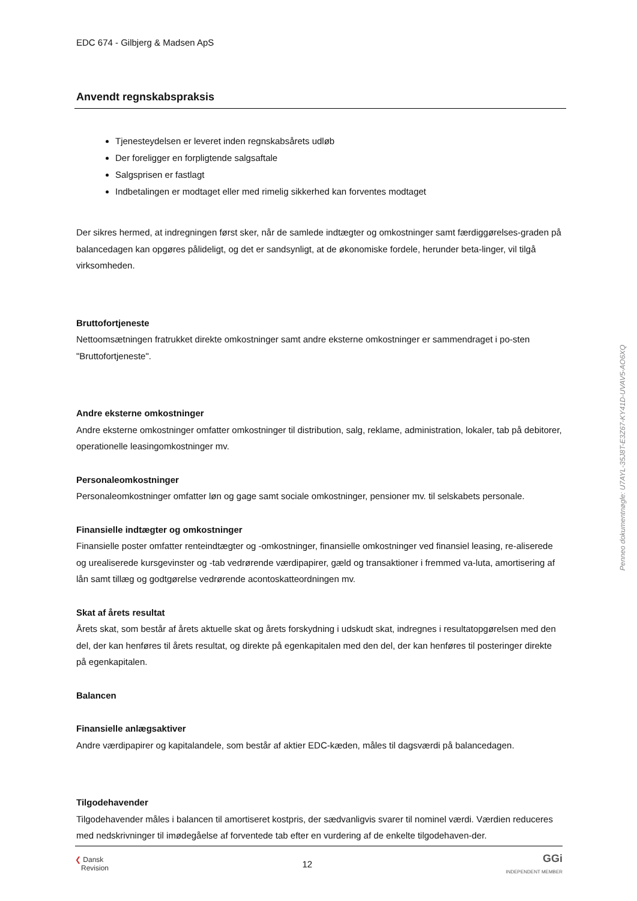EDC 674 - Gilbjerg & Madsen ApS
Anvendt regnskabspraksis
Tjenesteydelsen er leveret inden regnskabsårets udløb
Der foreligger en forpligtende salgsaftale
Salgsprisen er fastlagt
Indbetalingen er modtaget eller med rimelig sikkerhed kan forventes modtaget
Der sikres hermed, at indregningen først sker, når de samlede indtægter og omkostninger samt færdiggørelses-graden på balancedagen kan opgøres pålideligt, og det er sandsynligt, at de økonomiske fordele, herunder beta-linger, vil tilgå virksomheden.
Bruttofortjeneste
Nettoomsætningen fratrukket direkte omkostninger samt andre eksterne omkostninger er sammendraget i po-sten "Bruttofortjeneste".
Andre eksterne omkostninger
Andre eksterne omkostninger omfatter omkostninger til distribution, salg, reklame, administration, lokaler, tab på debitorer, operationelle leasingomkostninger mv.
Personaleomkostninger
Personaleomkostninger omfatter løn og gage samt sociale omkostninger, pensioner mv. til selskabets personale.
Finansielle indtægter og omkostninger
Finansielle poster omfatter renteindtægter og -omkostninger, finansielle omkostninger ved finansiel leasing, re-aliserede og urealiserede kursgevinster og -tab vedrørende værdipapirer, gæld og transaktioner i fremmed va-luta, amortisering af lån samt tillæg og godtgørelse vedrørende acontoskatteordningen mv.
Skat af årets resultat
Årets skat, som består af årets aktuelle skat og årets forskydning i udskudt skat, indregnes i resultatopgørelsen med den del, der kan henføres til årets resultat, og direkte på egenkapitalen med den del, der kan henføres til posteringer direkte på egenkapitalen.
Balancen
Finansielle anlægsaktiver
Andre værdipapirer og kapitalandele, som består af aktier EDC-kæden, måles til dagsværdi på balancedagen.
Tilgodehavender
Tilgodehavender måles i balancen til amortiseret kostpris, der sædvanligvis svarer til nominel værdi. Værdien reduceres med nedskrivninger til imødegåelse af forventede tab efter en vurdering af de enkelte tilgodehaven-der.
❮ Dansk
Revision
12
GGi
INDEPENDENT MEMBER
Penneo dokumentnøgle: U7AYL-35J8T-E3Z67-KY41D-UVAV5-AO6XQ